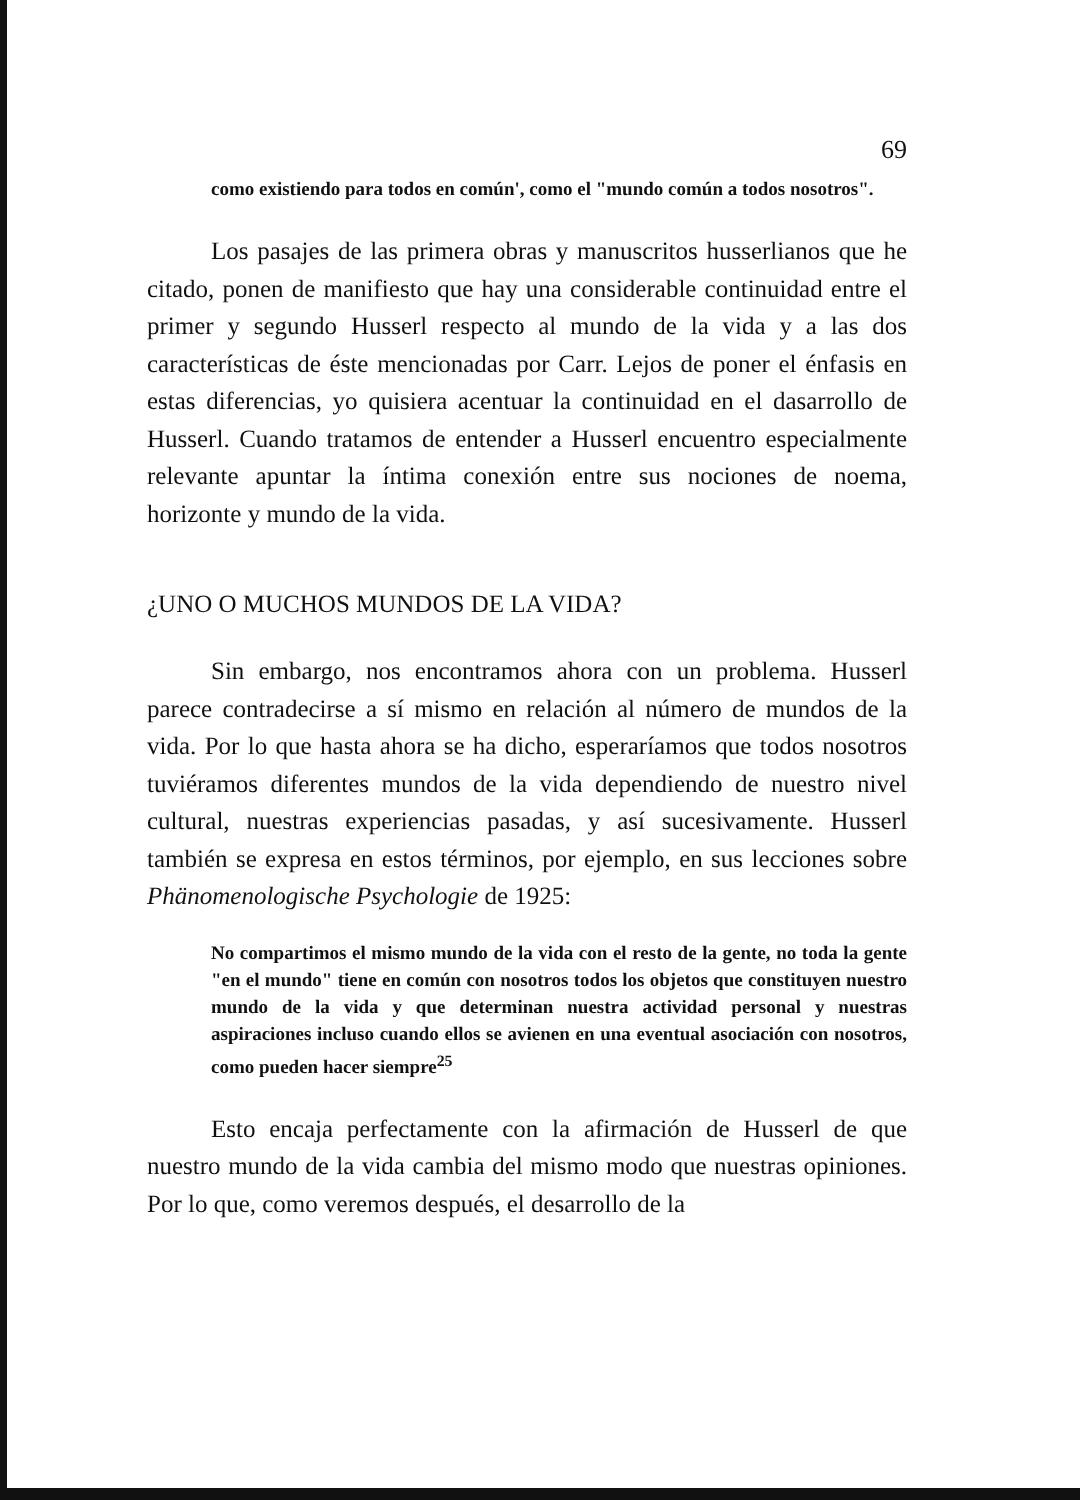69
como existiendo para todos en común', como el "mundo común a todos nosotros".
Los pasajes de las primera obras y manuscritos husserlianos que he citado, ponen de manifiesto que hay una considerable continuidad entre el primer y segundo Husserl respecto al mundo de la vida y a las dos características de éste mencionadas por Carr. Lejos de poner el énfasis en estas diferencias, yo quisiera acentuar la continuidad en el dasarrollo de Husserl. Cuando tratamos de entender a Husserl encuentro especialmente relevante apuntar la íntima conexión entre sus nociones de noema, horizonte y mundo de la vida.
¿UNO O MUCHOS MUNDOS DE LA VIDA?
Sin embargo, nos encontramos ahora con un problema. Husserl parece contradecirse a sí mismo en relación al número de mundos de la vida. Por lo que hasta ahora se ha dicho, esperaríamos que todos nosotros tuviéramos diferentes mundos de la vida dependiendo de nuestro nivel cultural, nuestras experiencias pasadas, y así sucesivamente. Husserl también se expresa en estos términos, por ejemplo, en sus lecciones sobre Phänomenologische Psychologie de 1925:
No compartimos el mismo mundo de la vida con el resto de la gente, no toda la gente "en el mundo" tiene en común con nosotros todos los objetos que constituyen nuestro mundo de la vida y que determinan nuestra actividad personal y nuestras aspiraciones incluso cuando ellos se avienen en una eventual asociación con nosotros, como pueden hacer siempre<sup>25</sup>
Esto encaja perfectamente con la afirmación de Husserl de que nuestro mundo de la vida cambia del mismo modo que nuestras opiniones. Por lo que, como veremos después, el desarrollo de la